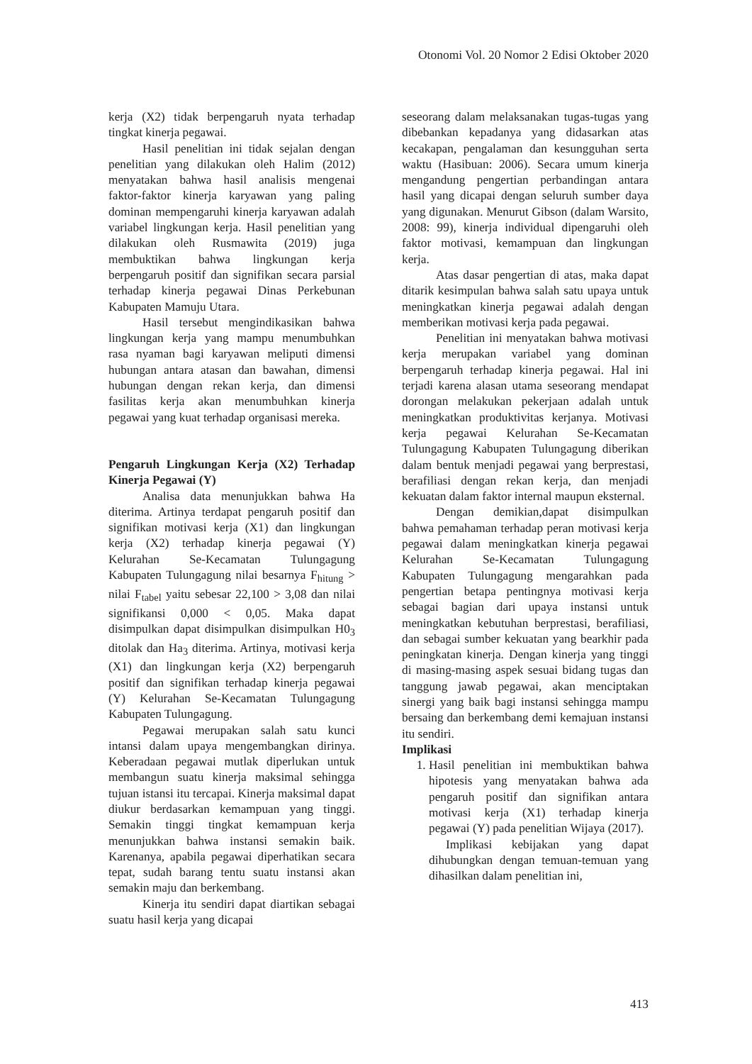Otonomi Vol. 20 Nomor 2 Edisi Oktober 2020
kerja (X2) tidak berpengaruh nyata terhadap tingkat kinerja pegawai.
Hasil penelitian ini tidak sejalan dengan penelitian yang dilakukan oleh Halim (2012) menyatakan bahwa hasil analisis mengenai faktor-faktor kinerja karyawan yang paling dominan mempengaruhi kinerja karyawan adalah variabel lingkungan kerja. Hasil penelitian yang dilakukan oleh Rusmawita (2019) juga membuktikan bahwa lingkungan kerja berpengaruh positif dan signifikan secara parsial terhadap kinerja pegawai Dinas Perkebunan Kabupaten Mamuju Utara.
Hasil tersebut mengindikasikan bahwa lingkungan kerja yang mampu menumbuhkan rasa nyaman bagi karyawan meliputi dimensi hubungan antara atasan dan bawahan, dimensi hubungan dengan rekan kerja, dan dimensi fasilitas kerja akan menumbuhkan kinerja pegawai yang kuat terhadap organisasi mereka.
Pengaruh Lingkungan Kerja (X2) Terhadap Kinerja Pegawai (Y)
Analisa data menunjukkan bahwa Ha diterima. Artinya terdapat pengaruh positif dan signifikan motivasi kerja (X1) dan lingkungan kerja (X2) terhadap kinerja pegawai (Y) Kelurahan Se-Kecamatan Tulungagung Kabupaten Tulungagung nilai besarnya F<sub>hitung</sub> > nilai F<sub>tabel</sub> yaitu sebesar 22,100 > 3,08 dan nilai signifikansi 0,000 < 0,05. Maka dapat disimpulkan dapat disimpulkan disimpulkan H0<sub>3</sub> ditolak dan Ha<sub>3</sub> diterima. Artinya, motivasi kerja (X1) dan lingkungan kerja (X2) berpengaruh positif dan signifikan terhadap kinerja pegawai (Y) Kelurahan Se-Kecamatan Tulungagung Kabupaten Tulungagung.
Pegawai merupakan salah satu kunci intansi dalam upaya mengembangkan dirinya. Keberadaan pegawai mutlak diperlukan untuk membangun suatu kinerja maksimal sehingga tujuan istansi itu tercapai. Kinerja maksimal dapat diukur berdasarkan kemampuan yang tinggi. Semakin tinggi tingkat kemampuan kerja menunjukkan bahwa instansi semakin baik. Karenanya, apabila pegawai diperhatikan secara tepat, sudah barang tentu suatu instansi akan semakin maju dan berkembang.
Kinerja itu sendiri dapat diartikan sebagai suatu hasil kerja yang dicapai
seseorang dalam melaksanakan tugas-tugas yang dibebankan kepadanya yang didasarkan atas kecakapan, pengalaman dan kesungguhan serta waktu (Hasibuan: 2006). Secara umum kinerja mengandung pengertian perbandingan antara hasil yang dicapai dengan seluruh sumber daya yang digunakan. Menurut Gibson (dalam Warsito, 2008: 99), kinerja individual dipengaruhi oleh faktor motivasi, kemampuan dan lingkungan kerja.
Atas dasar pengertian di atas, maka dapat ditarik kesimpulan bahwa salah satu upaya untuk meningkatkan kinerja pegawai adalah dengan memberikan motivasi kerja pada pegawai.
Penelitian ini menyatakan bahwa motivasi kerja merupakan variabel yang dominan berpengaruh terhadap kinerja pegawai. Hal ini terjadi karena alasan utama seseorang mendapat dorongan melakukan pekerjaan adalah untuk meningkatkan produktivitas kerjanya. Motivasi kerja pegawai Kelurahan Se-Kecamatan Tulungagung Kabupaten Tulungagung diberikan dalam bentuk menjadi pegawai yang berprestasi, berafiliasi dengan rekan kerja, dan menjadi kekuatan dalam faktor internal maupun eksternal.
Dengan demikian,dapat disimpulkan bahwa pemahaman terhadap peran motivasi kerja pegawai dalam meningkatkan kinerja pegawai Kelurahan Se-Kecamatan Tulungagung Kabupaten Tulungagung mengarahkan pada pengertian betapa pentingnya motivasi kerja sebagai bagian dari upaya instansi untuk meningkatkan kebutuhan berprestasi, berafiliasi, dan sebagai sumber kekuatan yang bearkhir pada peningkatan kinerja. Dengan kinerja yang tinggi di masing-masing aspek sesuai bidang tugas dan tanggung jawab pegawai, akan menciptakan sinergi yang baik bagi instansi sehingga mampu bersaing dan berkembang demi kemajuan instansi itu sendiri.
Implikasi
1. Hasil penelitian ini membuktikan bahwa hipotesis yang menyatakan bahwa ada pengaruh positif dan signifikan antara motivasi kerja (X1) terhadap kinerja pegawai (Y) pada penelitian Wijaya (2017).
Implikasi kebijakan yang dapat dihubungkan dengan temuan-temuan yang dihasilkan dalam penelitian ini,
413